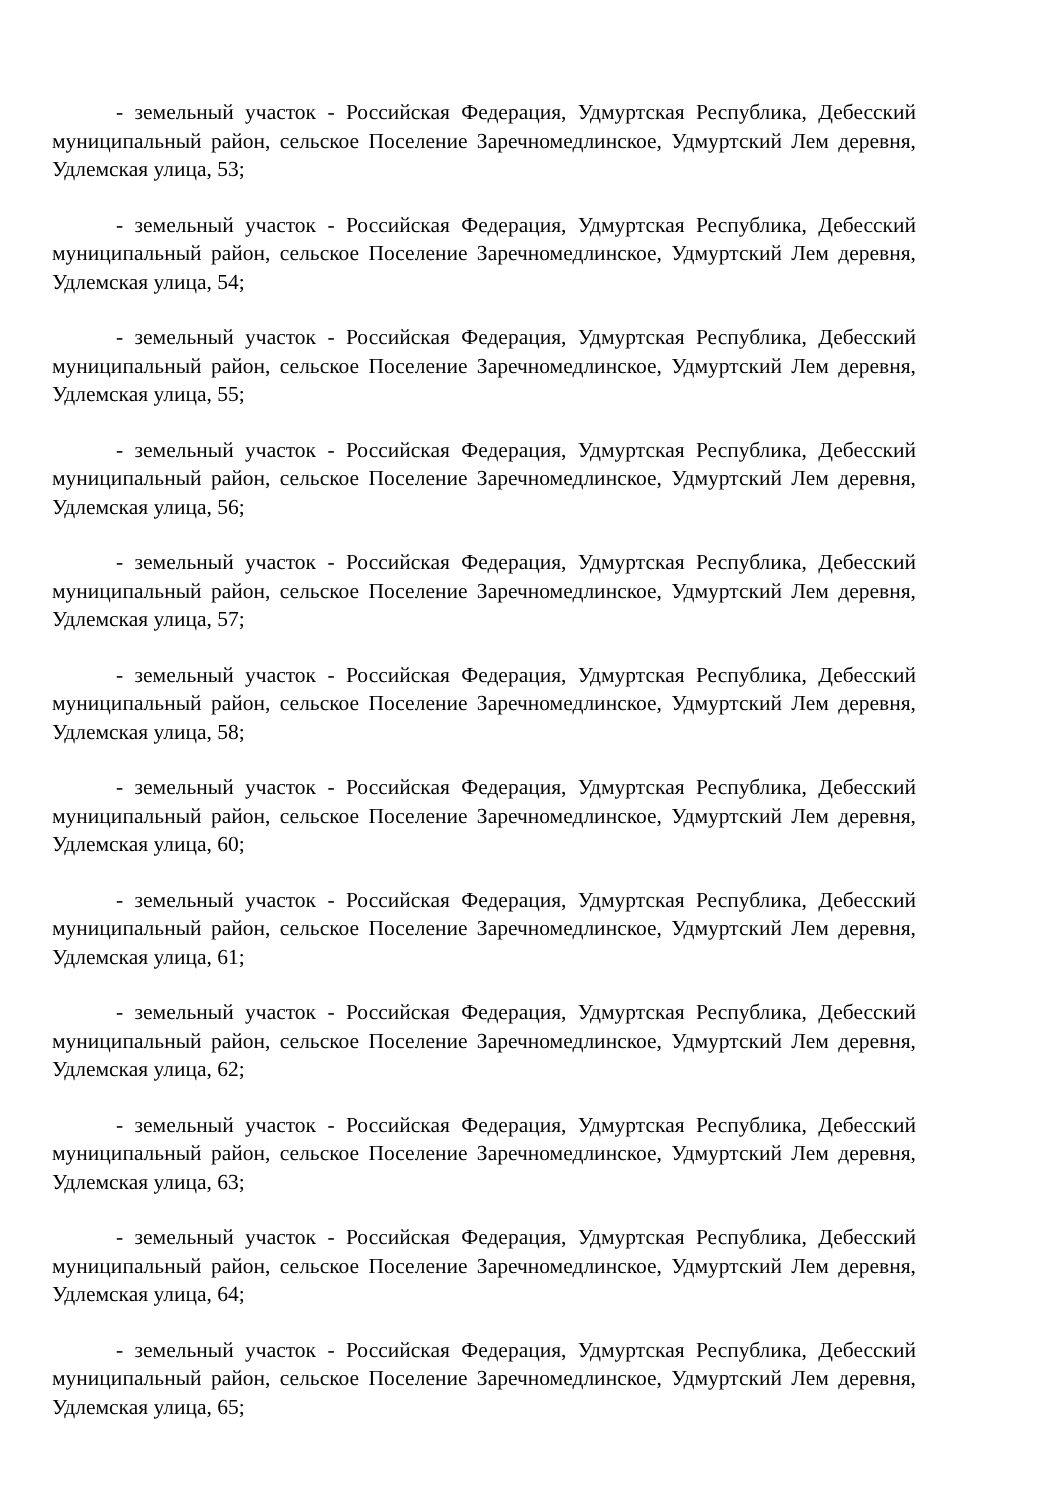- земельный участок - Российская Федерация, Удмуртская Республика, Дебесский муниципальный район, сельское Поселение Заречномедлинское, Удмуртский Лем деревня, Удлемская улица, 53;
- земельный участок - Российская Федерация, Удмуртская Республика, Дебесский муниципальный район, сельское Поселение Заречномедлинское, Удмуртский Лем деревня, Удлемская улица, 54;
- земельный участок - Российская Федерация, Удмуртская Республика, Дебесский муниципальный район, сельское Поселение Заречномедлинское, Удмуртский Лем деревня, Удлемская улица, 55;
- земельный участок - Российская Федерация, Удмуртская Республика, Дебесский муниципальный район, сельское Поселение Заречномедлинское, Удмуртский Лем деревня, Удлемская улица, 56;
- земельный участок - Российская Федерация, Удмуртская Республика, Дебесский муниципальный район, сельское Поселение Заречномедлинское, Удмуртский Лем деревня, Удлемская улица, 57;
- земельный участок - Российская Федерация, Удмуртская Республика, Дебесский муниципальный район, сельское Поселение Заречномедлинское, Удмуртский Лем деревня, Удлемская улица, 58;
- земельный участок - Российская Федерация, Удмуртская Республика, Дебесский муниципальный район, сельское Поселение Заречномедлинское, Удмуртский Лем деревня, Удлемская улица, 60;
- земельный участок - Российская Федерация, Удмуртская Республика, Дебесский муниципальный район, сельское Поселение Заречномедлинское, Удмуртский Лем деревня, Удлемская улица, 61;
- земельный участок - Российская Федерация, Удмуртская Республика, Дебесский муниципальный район, сельское Поселение Заречномедлинское, Удмуртский Лем деревня, Удлемская улица, 62;
- земельный участок - Российская Федерация, Удмуртская Республика, Дебесский муниципальный район, сельское Поселение Заречномедлинское, Удмуртский Лем деревня, Удлемская улица, 63;
- земельный участок - Российская Федерация, Удмуртская Республика, Дебесский муниципальный район, сельское Поселение Заречномедлинское, Удмуртский Лем деревня, Удлемская улица, 64;
- земельный участок - Российская Федерация, Удмуртская Республика, Дебесский муниципальный район, сельское Поселение Заречномедлинское, Удмуртский Лем деревня, Удлемская улица, 65;